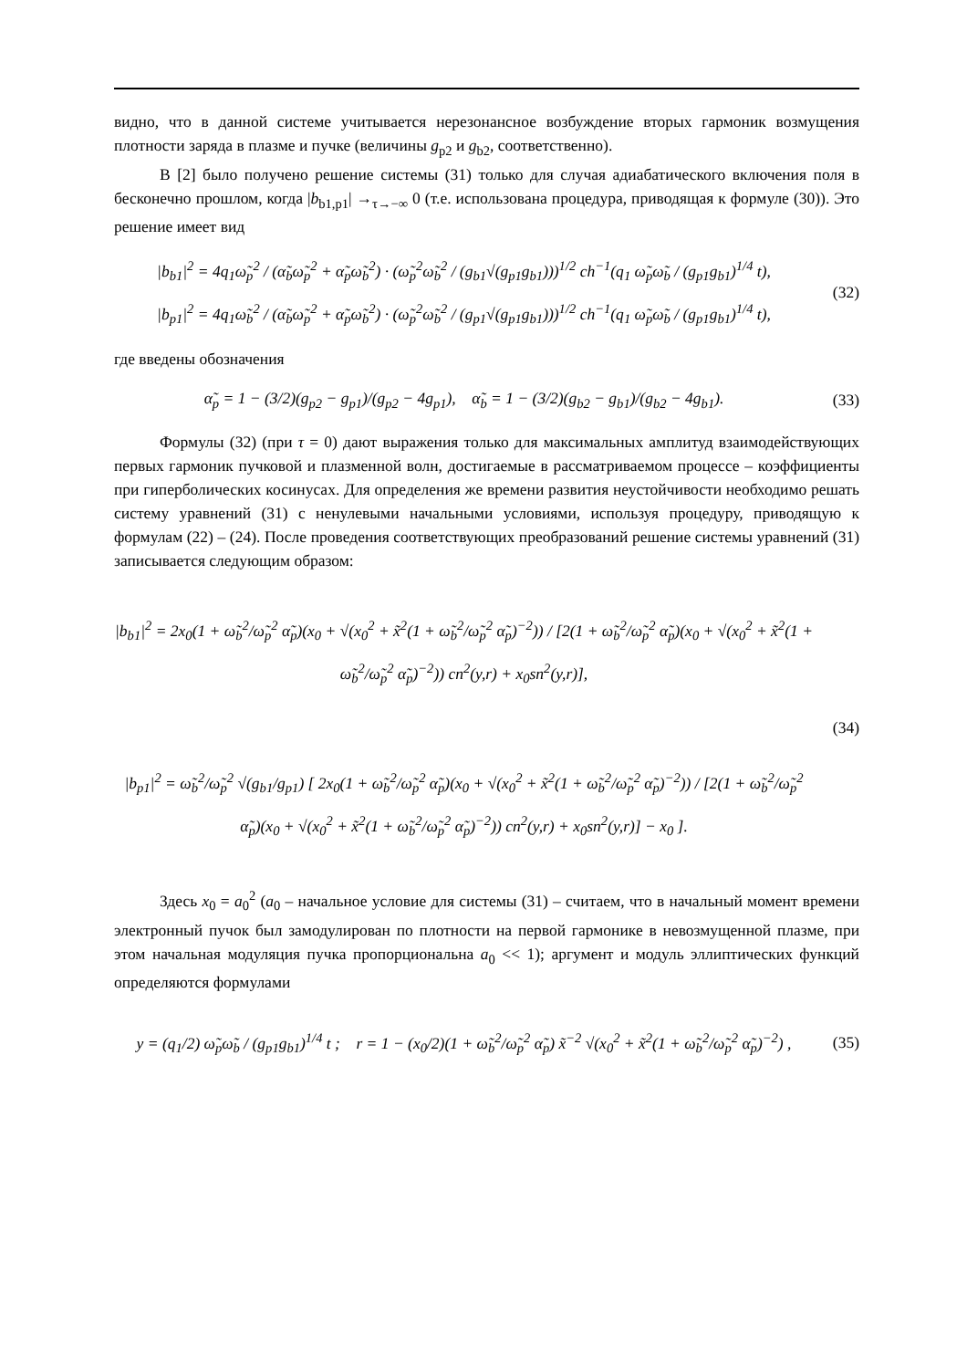видно, что в данной системе учитывается нерезонансное возбуждение вторых гармоник возмущения плотности заряда в плазме и пучке (величины g<sub>p2</sub> и g<sub>b2</sub>, соответственно).
В [2] было получено решение системы (31) только для случая адиабатического включения поля в бесконечно прошлом, когда |b<sub>b1,p1</sub>| →<sub>τ→−∞</sub> 0 (т.е. использована процедура, приводящая к формуле (30)). Это решение имеет вид
|b<sub>b1</sub>|<sup>2</sup> = 4q<sub>1</sub>ω̃<sub>p</sub><sup>2</sup> / (α̃<sub>b</sub>ω̃<sub>p</sub><sup>2</sup> + α̃<sub>p</sub>ω̃<sub>b</sub><sup>2</sup>) · (ω̃<sub>p</sub><sup>2</sup>ω̃<sub>b</sub><sup>2</sup> / (g<sub>b1</sub>√(g<sub>p1</sub>g<sub>b1</sub>)))<sup>1/2</sup> ch<sup>−1</sup>(q<sub>1</sub> ω̃<sub>p</sub>ω̃<sub>b</sub> / (g<sub>p1</sub>g<sub>b1</sub>)<sup>1/4</sup> t),
|b<sub>p1</sub>|<sup>2</sup> = 4q<sub>1</sub>ω̃<sub>b</sub><sup>2</sup> / (α̃<sub>b</sub>ω̃<sub>p</sub><sup>2</sup> + α̃<sub>p</sub>ω̃<sub>b</sub><sup>2</sup>) · (ω̃<sub>p</sub><sup>2</sup>ω̃<sub>b</sub><sup>2</sup> / (g<sub>p1</sub>√(g<sub>p1</sub>g<sub>b1</sub>)))<sup>1/2</sup> ch<sup>−1</sup>(q<sub>1</sub> ω̃<sub>p</sub>ω̃<sub>b</sub> / (g<sub>p1</sub>g<sub>b1</sub>)<sup>1/4</sup> t),
(32)
где введены обозначения
α̃<sub>p</sub> = 1 − (3/2)(g<sub>p2</sub> − g<sub>p1</sub>)/(g<sub>p2</sub> − 4g<sub>p1</sub>), α̃<sub>b</sub> = 1 − (3/2)(g<sub>b2</sub> − g<sub>b1</sub>)/(g<sub>b2</sub> − 4g<sub>b1</sub>).
(33)
Формулы (32) (при τ = 0) дают выражения только для максимальных амплитуд взаимодействующих первых гармоник пучковой и плазменной волн, достигаемые в рассматриваемом процессе – коэффициенты при гиперболических косинусах. Для определения же времени развития неустойчивости необходимо решать систему уравнений (31) с ненулевыми начальными условиями, используя процедуру, приводящую к формулам (22) – (24). После проведения соответствующих преобразований решение системы уравнений (31) записывается следующим образом:
|b<sub>b1</sub>|<sup>2</sup> = 2x<sub>0</sub>(1 + ω̃<sub>b</sub><sup>2</sup>/ω̃<sub>p</sub><sup>2</sup> α̃<sub>p</sub>)(x<sub>0</sub> + √(x<sub>0</sub><sup>2</sup> + x̃<sup>2</sup>(1 + ω̃<sub>b</sub><sup>2</sup>/ω̃<sub>p</sub><sup>2</sup> α̃<sub>p</sub>)<sup>−2</sup>)) / [2(1 + ω̃<sub>b</sub><sup>2</sup>/ω̃<sub>p</sub><sup>2</sup> α̃<sub>p</sub>)(x<sub>0</sub> + √(x<sub>0</sub><sup>2</sup> + x̃<sup>2</sup>(1 + ω̃<sub>b</sub><sup>2</sup>/ω̃<sub>p</sub><sup>2</sup> α̃<sub>p</sub>)<sup>−2</sup>)) cn<sup>2</sup>(y,r) + x<sub>0</sub>sn<sup>2</sup>(y,r)],
|b<sub>p1</sub>|<sup>2</sup> = ω̃<sub>b</sub><sup>2</sup>/ω̃<sub>p</sub><sup>2</sup> √(g<sub>b1</sub>/g<sub>p1</sub>) [ 2x<sub>0</sub>(1 + ω̃<sub>b</sub><sup>2</sup>/ω̃<sub>p</sub><sup>2</sup> α̃<sub>p</sub>)(x<sub>0</sub> + √(x<sub>0</sub><sup>2</sup> + x̃<sup>2</sup>(1 + ω̃<sub>b</sub><sup>2</sup>/ω̃<sub>p</sub><sup>2</sup> α̃<sub>p</sub>)<sup>−2</sup>)) / [2(1 + ω̃<sub>b</sub><sup>2</sup>/ω̃<sub>p</sub><sup>2</sup> α̃<sub>p</sub>)(x<sub>0</sub> + √(x<sub>0</sub><sup>2</sup> + x̃<sup>2</sup>(1 + ω̃<sub>b</sub><sup>2</sup>/ω̃<sub>p</sub><sup>2</sup> α̃<sub>p</sub>)<sup>−2</sup>)) cn<sup>2</sup>(y,r) + x<sub>0</sub>sn<sup>2</sup>(y,r)] − x<sub>0</sub> ].
(34)
Здесь x<sub>0</sub> = a<sub>0</sub><sup>2</sup> (a<sub>0</sub> – начальное условие для системы (31) – считаем, что в начальный момент времени электронный пучок был замодулирован по плотности на первой гармонике в невозмущенной плазме, при этом начальная модуляция пучка пропорциональна a<sub>0</sub> << 1); аргумент и модуль эллиптических функций определяются формулами
y = (q<sub>1</sub>/2) ω̃<sub>p</sub>ω̃<sub>b</sub> / (g<sub>p1</sub>g<sub>b1</sub>)<sup>1/4</sup> t ; r = 1 − (x<sub>0</sub>/2)(1 + ω̃<sub>b</sub><sup>2</sup>/ω̃<sub>p</sub><sup>2</sup> α̃<sub>p</sub>) x̃<sup>−2</sup> √(x<sub>0</sub><sup>2</sup> + x̃<sup>2</sup>(1 + ω̃<sub>b</sub><sup>2</sup>/ω̃<sub>p</sub><sup>2</sup> α̃<sub>p</sub>)<sup>−2</sup>) ,
(35)